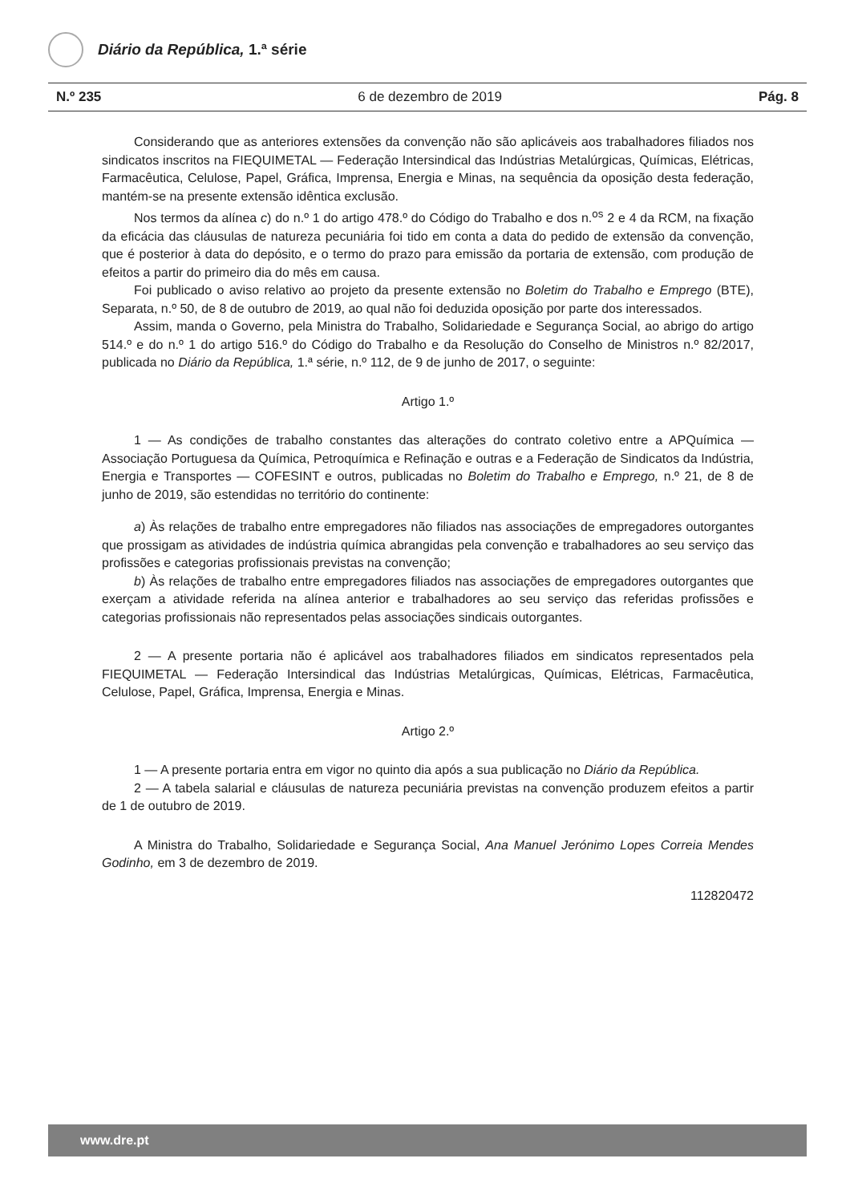Diário da República, 1.ª série
N.º 235 6 de dezembro de 2019 Pág. 8
Considerando que as anteriores extensões da convenção não são aplicáveis aos trabalhadores filiados nos sindicatos inscritos na FIEQUIMETAL — Federação Intersindical das Indústrias Metalúrgicas, Químicas, Elétricas, Farmacêutica, Celulose, Papel, Gráfica, Imprensa, Energia e Minas, na sequência da oposição desta federação, mantém-se na presente extensão idêntica exclusão.
Nos termos da alínea c) do n.º 1 do artigo 478.º do Código do Trabalho e dos n.<sup>os</sup> 2 e 4 da RCM, na fixação da eficácia das cláusulas de natureza pecuniária foi tido em conta a data do pedido de extensão da convenção, que é posterior à data do depósito, e o termo do prazo para emissão da portaria de extensão, com produção de efeitos a partir do primeiro dia do mês em causa.
Foi publicado o aviso relativo ao projeto da presente extensão no Boletim do Trabalho e Emprego (BTE), Separata, n.º 50, de 8 de outubro de 2019, ao qual não foi deduzida oposição por parte dos interessados.
Assim, manda o Governo, pela Ministra do Trabalho, Solidariedade e Segurança Social, ao abrigo do artigo 514.º e do n.º 1 do artigo 516.º do Código do Trabalho e da Resolução do Conselho de Ministros n.º 82/2017, publicada no Diário da República, 1.ª série, n.º 112, de 9 de junho de 2017, o seguinte:
Artigo 1.º
1 — As condições de trabalho constantes das alterações do contrato coletivo entre a APQuímica — Associação Portuguesa da Química, Petroquímica e Refinação e outras e a Federação de Sindicatos da Indústria, Energia e Transportes — COFESINT e outros, publicadas no Boletim do Trabalho e Emprego, n.º 21, de 8 de junho de 2019, são estendidas no território do continente:
a) Às relações de trabalho entre empregadores não filiados nas associações de empregadores outorgantes que prossigam as atividades de indústria química abrangidas pela convenção e trabalhadores ao seu serviço das profissões e categorias profissionais previstas na convenção;
b) Às relações de trabalho entre empregadores filiados nas associações de empregadores outorgantes que exerçam a atividade referida na alínea anterior e trabalhadores ao seu serviço das referidas profissões e categorias profissionais não representados pelas associações sindicais outorgantes.
2 — A presente portaria não é aplicável aos trabalhadores filiados em sindicatos representados pela FIEQUIMETAL — Federação Intersindical das Indústrias Metalúrgicas, Químicas, Elétricas, Farmacêutica, Celulose, Papel, Gráfica, Imprensa, Energia e Minas.
Artigo 2.º
1 — A presente portaria entra em vigor no quinto dia após a sua publicação no Diário da República.
2 — A tabela salarial e cláusulas de natureza pecuniária previstas na convenção produzem efeitos a partir de 1 de outubro de 2019.
A Ministra do Trabalho, Solidariedade e Segurança Social, Ana Manuel Jerónimo Lopes Correia Mendes Godinho, em 3 de dezembro de 2019.
112820472
www.dre.pt